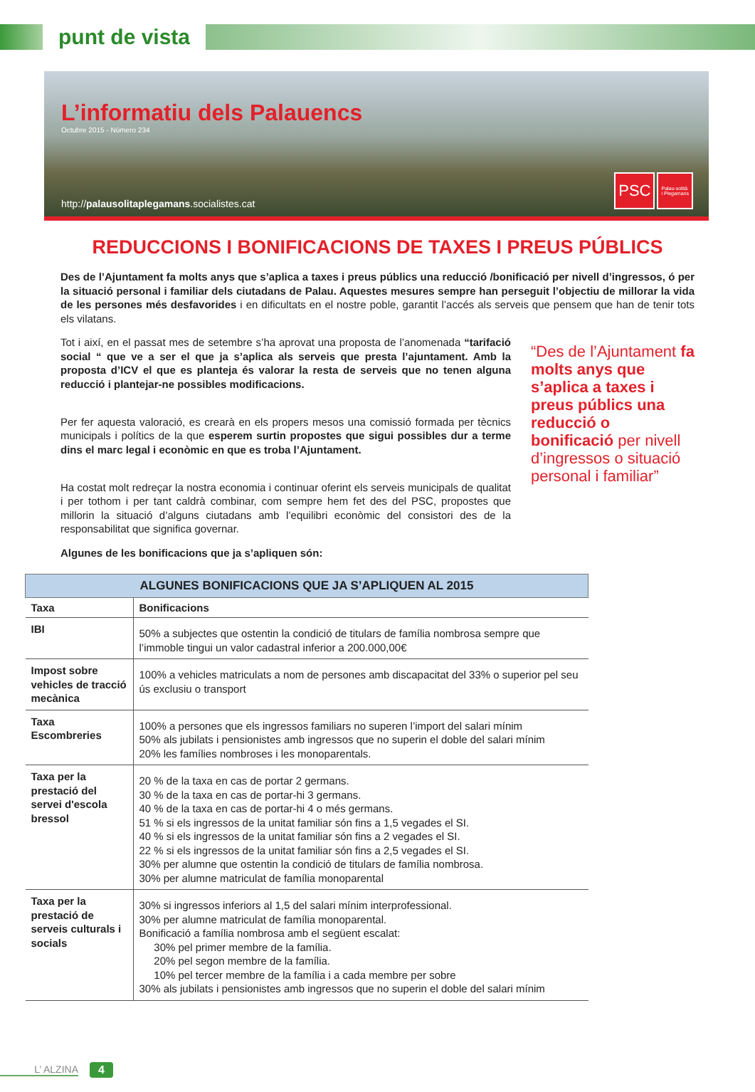punt de vista
L’informatiu dels Palauencs
Octubre 2015 - Número 234
http://palausolitaplegamans.socialistes.cat
PSC
Palau-solità
i Plegamans
REDUCCIONS I BONIFICACIONS DE TAXES I PREUS PÚBLICS
Des de l’Ajuntament fa molts anys que s’aplica a taxes i preus públics una reducció /bonificació per nivell d’ingressos, ó per la situació personal i familiar dels ciutadans de Palau. Aquestes mesures sempre han perseguit l’objectiu de millorar la vida de les persones més desfavorides i en dificultats en el nostre poble, garantit l’accés als serveis que pensem que han de tenir tots els vilatans.
Tot i així, en el passat mes de setembre s’ha aprovat una proposta de l’anomenada “tarifació social “ que ve a ser el que ja s’aplica als serveis que presta l’ajuntament. Amb la proposta d’ICV el que es planteja és valorar la resta de serveis que no tenen alguna reducció i plantejar-ne possibles modificacions.
Per fer aquesta valoració, es crearà en els propers mesos una comissió formada per tècnics municipals i polítics de la que esperem surtin propostes que sigui possibles dur a terme dins el marc legal i econòmic en que es troba l’Ajuntament.
Ha costat molt redreçar la nostra economia i continuar oferint els serveis municipals de qualitat i per tothom i per tant caldrà combinar, com sempre hem fet des del PSC, propostes que millorin la situació d’alguns ciutadans amb l’equilibri econòmic del consistori des de la responsabilitat que significa governar.
“Des de l’Ajuntament fa molts anys que s’aplica a taxes i preus públics una reducció o bonificació per nivell d’ingressos o situació personal i familiar”
Algunes de les bonificacions que ja s’apliquen són:
| ALGUNES BONIFICACIONS QUE JA S’APLIQUEN AL 2015 | |
| --- | --- |
| Taxa | Bonificacions |
| IBI | 50% a subjectes que ostentin la condició de titulars de família nombrosa sempre que l’immoble tingui un valor cadastral inferior a 200.000,00€ |
| Impost sobre vehicles de tracció mecànica | 100% a vehicles matriculats a nom de persones amb discapacitat del 33% o superior pel seu ús exclusiu o transport |
| Taxa Escombreries | 100% a persones que els ingressos familiars no superen l’import del salari mínim 50% als jubilats i pensionistes amb ingressos que no superin el doble del salari mínim 20% les famílies nombroses i les monoparentals. |
| Taxa per la prestació del servei d'escola bressol | 20 % de la taxa en cas de portar 2 germans. 30 % de la taxa en cas de portar-hi 3 germans. 40 % de la taxa en cas de portar-hi 4 o més germans. 51 % si els ingressos de la unitat familiar són fins a 1,5 vegades el SI. 40 % si els ingressos de la unitat familiar són fins a 2 vegades el SI. 22 % si els ingressos de la unitat familiar són fins a 2,5 vegades el SI. 30% per alumne que ostentin la condició de titulars de família nombrosa. 30% per alumne matriculat de família monoparental |
| Taxa per la prestació de serveis culturals i socials | 30% si ingressos inferiors al 1,5 del salari mínim interprofessional. 30% per alumne matriculat de família monoparental. Bonificació a família nombrosa amb el següent escalat: 30% pel primer membre de la família. 20% pel segon membre de la família. 10% pel tercer membre de la família i a cada membre per sobre 30% als jubilats i pensionistes amb ingressos que no superin el doble del salari mínim |
L’ ALZINA 4